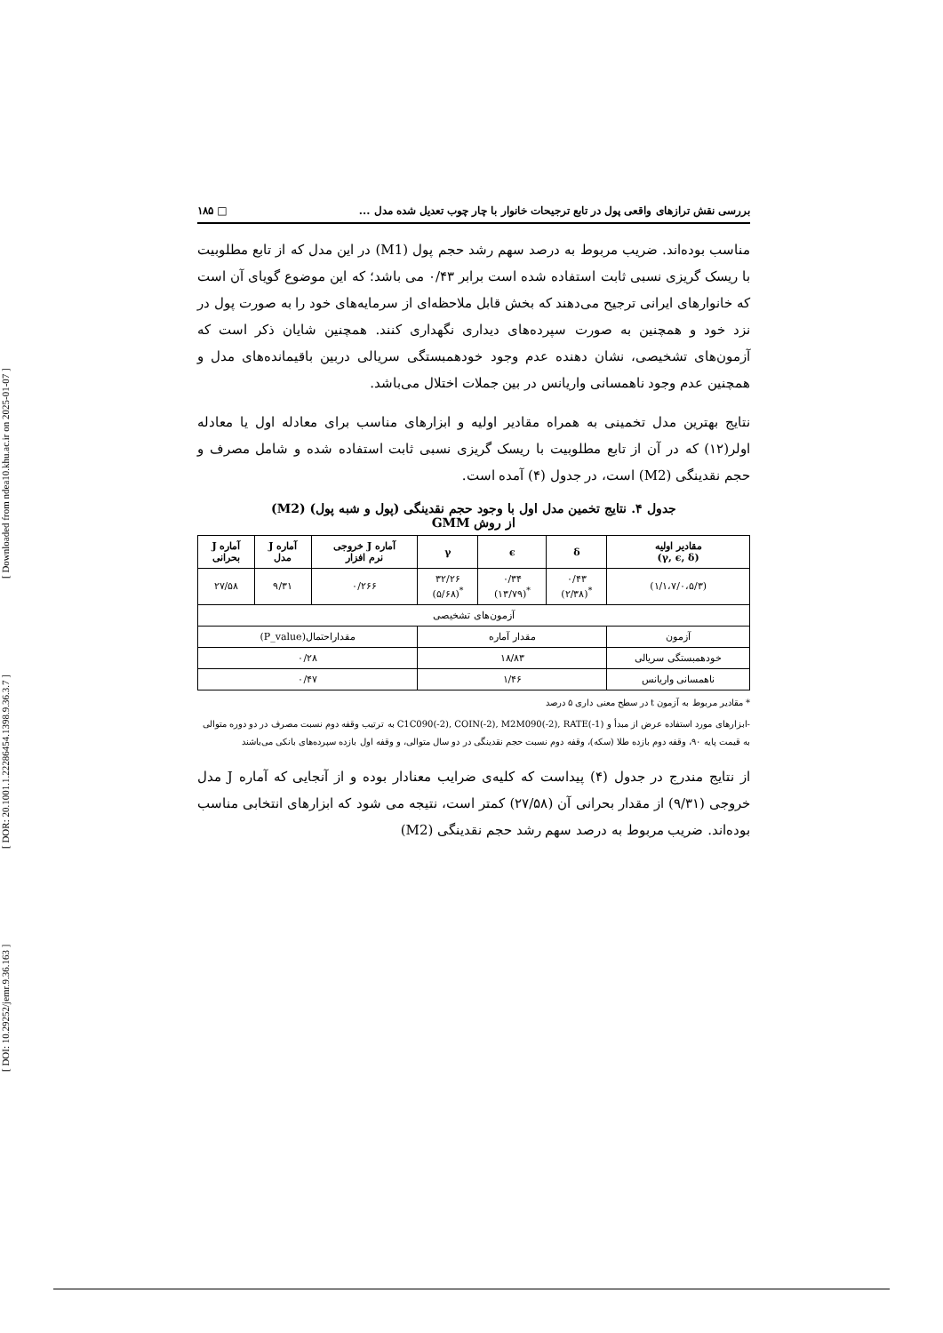[ DOI: 10.29252/jemr.9.36.163 ] [ DOR: 20.1001.1.22286454.1398.9.36.3.7 ] [ Downloaded from ndea10.khu.ac.ir on 2025-01-07 ]
بررسی نقش ترازهای واقعی پول در تابع ترجیحات خانوار با چار چوب تعدیل شده مدل ... □ ۱۸۵
مناسب بوده‌اند. ضریب مربوط به درصد سهم رشد حجم پول (M1) در این مدل که از تابع مطلوبیت با ریسک گریزی نسبی ثابت استفاده شده است برابر ۰/۴۳ می باشد؛ که این موضوع گویای آن است که خانوارهای ایرانی ترجیح می‌دهند که بخش قابل ملاحظه‌ای از سرمایه‌های خود را به صورت پول در نزد خود و همچنین به صورت سپرده‌های دیداری نگهداری کنند. همچنین شایان ذکر است که آزمون‌های تشخیصی، نشان دهنده عدم وجود خودهمبستگی سریالی دربین باقیمانده‌های مدل و همچنین عدم وجود ناهمسانی واریانس در بین جملات اختلال می‌باشد.
نتایج بهترین مدل تخمینی به همراه مقادیر اولیه و ابزارهای مناسب برای معادله اول یا معادله اولر(۱۲) که در آن از تابع مطلوبیت با ریسک گریزی نسبی ثابت استفاده شده و شامل مصرف و حجم نقدینگی (M2) است، در جدول (۴) آمده است.
جدول ۴. نتایج تخمین مدل اول با وجود حجم نقدینگی (پول و شبه پول) (M2)
از روش GMM
| مقادیر اولیه (γ, ϵ, δ) | δ | ϵ | γ | آماره J خروجی نرم افزار | آماره J مدل | آماره J بحرانی |
| --- | --- | --- | --- | --- | --- | --- |
| (۱/۱،۷/۰،۵/۳) | ۰/۴۳ <sup>*</sup> (۲/۳۸) | ۰/۳۴ <sup>*</sup> (۱۳/۷۹) | ۳۲/۲۶ <sup>*</sup> (۵/۶۸) | ۰/۲۶۶ | ۹/۳۱ | ۲۷/۵۸ |
| آزمون‌های تشخیصی | | | | | | |
| آزمون | مقدار آماره | | | مقداراحتمال(P_value) | | |
| خودهمبستگی سریالی | ۱۸/۸۳ | | | ۰/۲۸ | | |
| ناهمسانی واریانس | ۱/۴۶ | | | ۰/۴۷ | | |
* مقادیر مربوط به آزمون t در سطح معنی داری ۵ درصد
-ابزارهای مورد استفاده عرض از مبدأ و C1C090(-2), COIN(-2), M2M090(-2), RATE(-1) به ترتیب وقفه دوم نسبت مصرف در دو دوره متوالی به قیمت پایه ۹۰، وقفه دوم بازده طلا (سکه)، وقفه دوم نسبت حجم نقدینگی در دو سال متوالی، و وقفه اول بازده سپرده‌های بانکی می‌باشند
از نتایج مندرج در جدول (۴) پیداست که کلیه‌ی ضرایب معنادار بوده و از آنجایی که آماره J مدل خروجی (۹/۳۱) از مقدار بحرانی آن (۲۷/۵۸) کمتر است، نتیجه می شود که ابزارهای انتخابی مناسب بوده‌اند. ضریب مربوط به درصد سهم رشد حجم نقدینگی (M2)